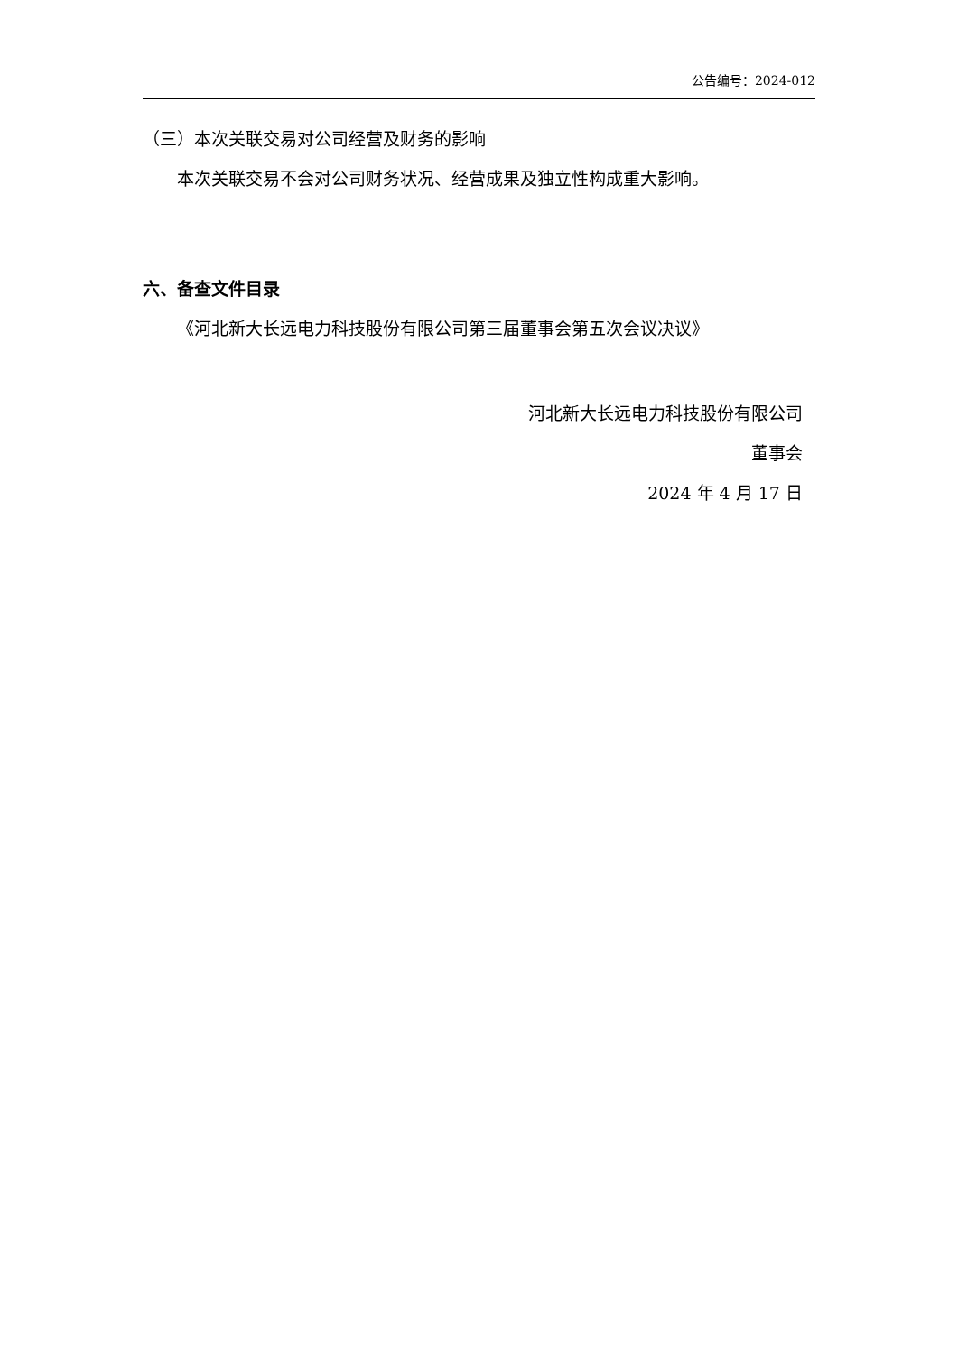公告编号：2024-012
（三）本次关联交易对公司经营及财务的影响
本次关联交易不会对公司财务状况、经营成果及独立性构成重大影响。
六、备查文件目录
《河北新大长远电力科技股份有限公司第三届董事会第五次会议决议》
河北新大长远电力科技股份有限公司
董事会
2024 年 4 月 17 日